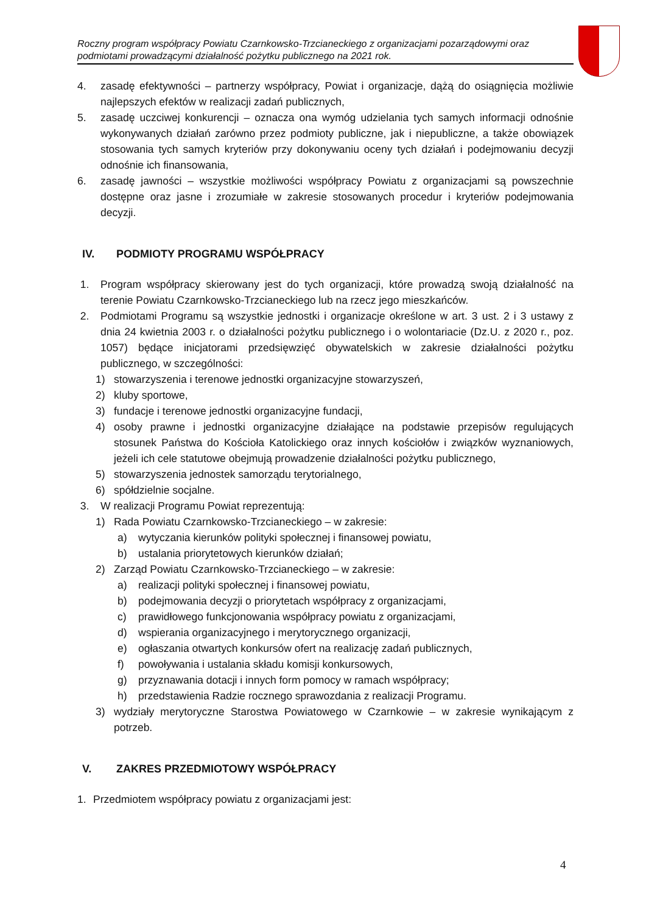Roczny program współpracy Powiatu Czarnkowsko-Trzcianeckiego z organizacjami pozarządowymi oraz podmiotami prowadzącymi działalność pożytku publicznego na 2021 rok.
4. zasadę efektywności – partnerzy współpracy, Powiat i organizacje, dążą do osiągnięcia możliwie najlepszych efektów w realizacji zadań publicznych,
5. zasadę uczciwej konkurencji – oznacza ona wymóg udzielania tych samych informacji odnośnie wykonywanych działań zarówno przez podmioty publiczne, jak i niepubliczne, a także obowiązek stosowania tych samych kryteriów przy dokonywaniu oceny tych działań i podejmowaniu decyzji odnośnie ich finansowania,
6. zasadę jawności – wszystkie możliwości współpracy Powiatu z organizacjami są powszechnie dostępne oraz jasne i zrozumiałe w zakresie stosowanych procedur i kryteriów podejmowania decyzji.
IV. PODMIOTY PROGRAMU WSPÓŁPRACY
1. Program współpracy skierowany jest do tych organizacji, które prowadzą swoją działalność na terenie Powiatu Czarnkowsko-Trzcianeckiego lub na rzecz jego mieszkańców.
2. Podmiotami Programu są wszystkie jednostki i organizacje określone w art. 3 ust. 2 i 3 ustawy z dnia 24 kwietnia 2003 r. o działalności pożytku publicznego i o wolontariacie (Dz.U. z 2020 r., poz. 1057) będące inicjatorami przedsięwzięć obywatelskich w zakresie działalności pożytku publicznego, w szczególności:
1) stowarzyszenia i terenowe jednostki organizacyjne stowarzyszeń,
2) kluby sportowe,
3) fundacje i terenowe jednostki organizacyjne fundacji,
4) osoby prawne i jednostki organizacyjne działające na podstawie przepisów regulujących stosunek Państwa do Kościoła Katolickiego oraz innych kościołów i związków wyznaniowych, jeżeli ich cele statutowe obejmują prowadzenie działalności pożytku publicznego,
5) stowarzyszenia jednostek samorządu terytorialnego,
6) spółdzielnie socjalne.
3. W realizacji Programu Powiat reprezentują:
1) Rada Powiatu Czarnkowsko-Trzcianeckiego – w zakresie:
a) wytyczania kierunków polityki społecznej i finansowej powiatu,
b) ustalania priorytetowych kierunków działań;
2) Zarząd Powiatu Czarnkowsko-Trzcianeckiego – w zakresie:
a) realizacji polityki społecznej i finansowej powiatu,
b) podejmowania decyzji o priorytetach współpracy z organizacjami,
c) prawidłowego funkcjonowania współpracy powiatu z organizacjami,
d) wspierania organizacyjnego i merytorycznego organizacji,
e) ogłaszania otwartych konkursów ofert na realizację zadań publicznych,
f) powoływania i ustalania składu komisji konkursowych,
g) przyznawania dotacji i innych form pomocy w ramach współpracy;
h) przedstawienia Radzie rocznego sprawozdania z realizacji Programu.
3) wydziały merytoryczne Starostwa Powiatowego w Czarnkowie – w zakresie wynikającym z potrzeb.
V. ZAKRES PRZEDMIOTOWY WSPÓŁPRACY
1. Przedmiotem współpracy powiatu z organizacjami jest:
4